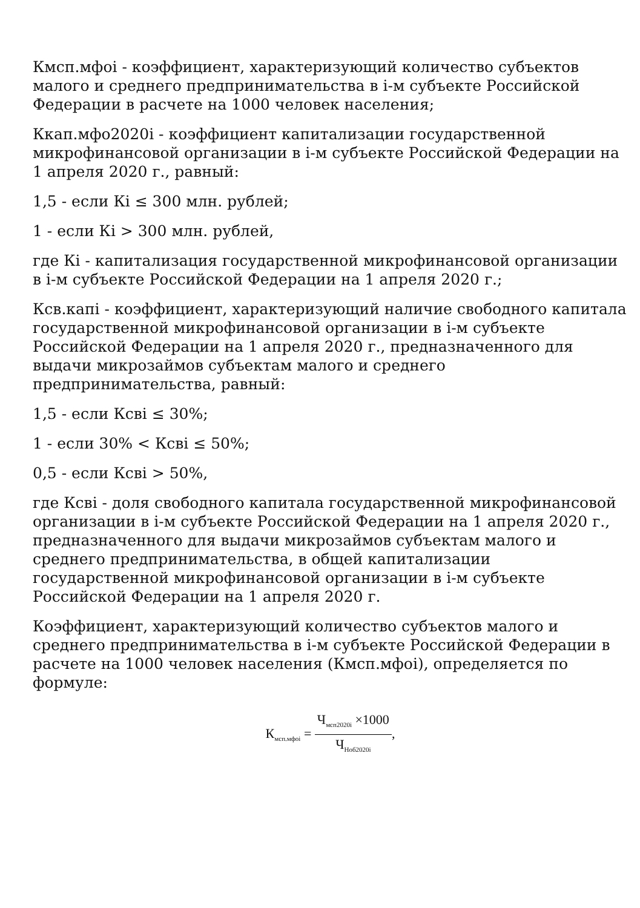Кмсп.мфоi - коэффициент, характеризующий количество субъектов малого и среднего предпринимательства в i-м субъекте Российской Федерации в расчете на 1000 человек населения;
Ккап.мфо2020i - коэффициент капитализации государственной микрофинансовой организации в i-м субъекте Российской Федерации на 1 апреля 2020 г., равный:
1,5 - если Кi ≤ 300 млн. рублей;
1 - если Кi > 300 млн. рублей,
где Кi - капитализация государственной микрофинансовой организации в i-м субъекте Российской Федерации на 1 апреля 2020 г.;
Ксв.капi - коэффициент, характеризующий наличие свободного капитала государственной микрофинансовой организации в i-м субъекте Российской Федерации на 1 апреля 2020 г., предназначенного для выдачи микрозаймов субъектам малого и среднего предпринимательства, равный:
1,5 - если Ксвi ≤ 30%;
1 - если 30% < Ксвi ≤ 50%;
0,5 - если Ксвi > 50%,
где Ксвi - доля свободного капитала государственной микрофинансовой организации в i-м субъекте Российской Федерации на 1 апреля 2020 г., предназначенного для выдачи микрозаймов субъектам малого и среднего предпринимательства, в общей капитализации государственной микрофинансовой организации в i-м субъекте Российской Федерации на 1 апреля 2020 г.
Коэффициент, характеризующий количество субъектов малого и среднего предпринимательства в i-м субъекте Российской Федерации в расчете на 1000 человек населения (Кмсп.мфоi), определяется по формуле:
К<sub>мсп.мфоi</sub> =
Ч<sub>мсп2020i</sub> ×1000
Ч<sub>Ноб2020i</sub>
,